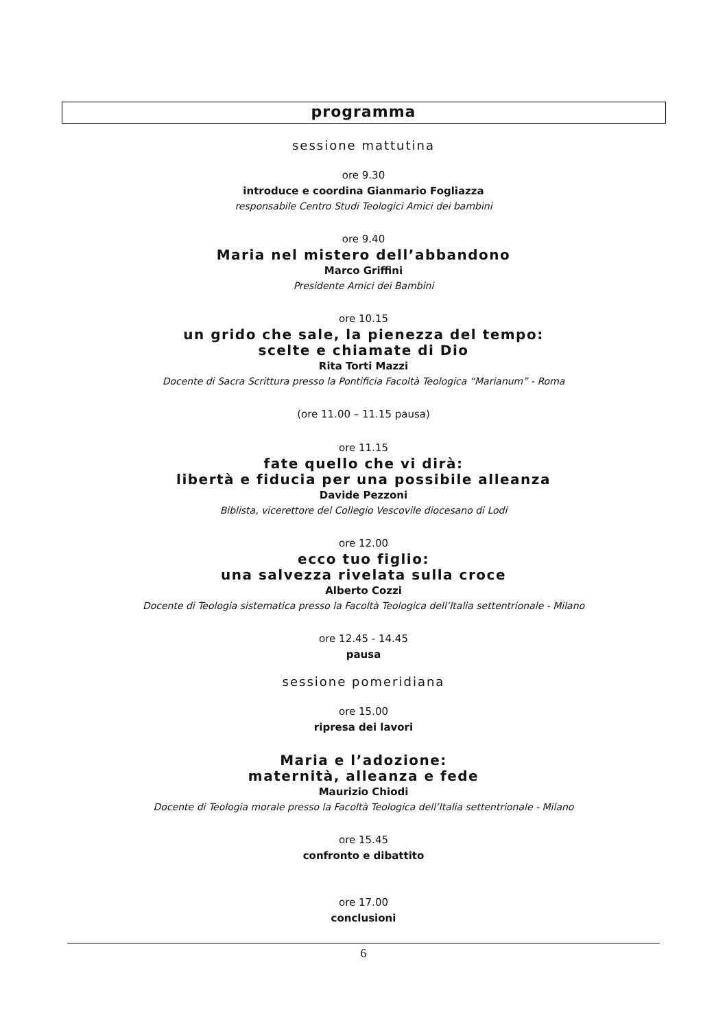programma
sessione mattutina
ore 9.30
introduce e coordina Gianmario Fogliazza
responsabile Centro Studi Teologici Amici dei bambini
ore 9.40
Maria nel mistero dell’abbandono
Marco Griffini
Presidente Amici dei Bambini
ore 10.15
un grido che sale, la pienezza del tempo:
scelte e chiamate di Dio
Rita Torti Mazzi
Docente di Sacra Scrittura presso la Pontificia Facoltà Teologica “Marianum” - Roma
(ore 11.00 – 11.15 pausa)
ore 11.15
fate quello che vi dirà:
libertà e fiducia per una possibile alleanza
Davide Pezzoni
Biblista, vicerettore del Collegio Vescovile diocesano di Lodi
ore 12.00
ecco tuo figlio:
una salvezza rivelata sulla croce
Alberto Cozzi
Docente di Teologia sistematica presso la Facoltà Teologica dell’Italia settentrionale - Milano
ore 12.45 - 14.45
pausa
sessione pomeridiana
ore 15.00
ripresa dei lavori
Maria e l’adozione:
maternità, alleanza e fede
Maurizio Chiodi
Docente di Teologia morale presso la Facoltà Teologica dell’Italia settentrionale - Milano
ore 15.45
confronto e dibattito
ore 17.00
conclusioni
6